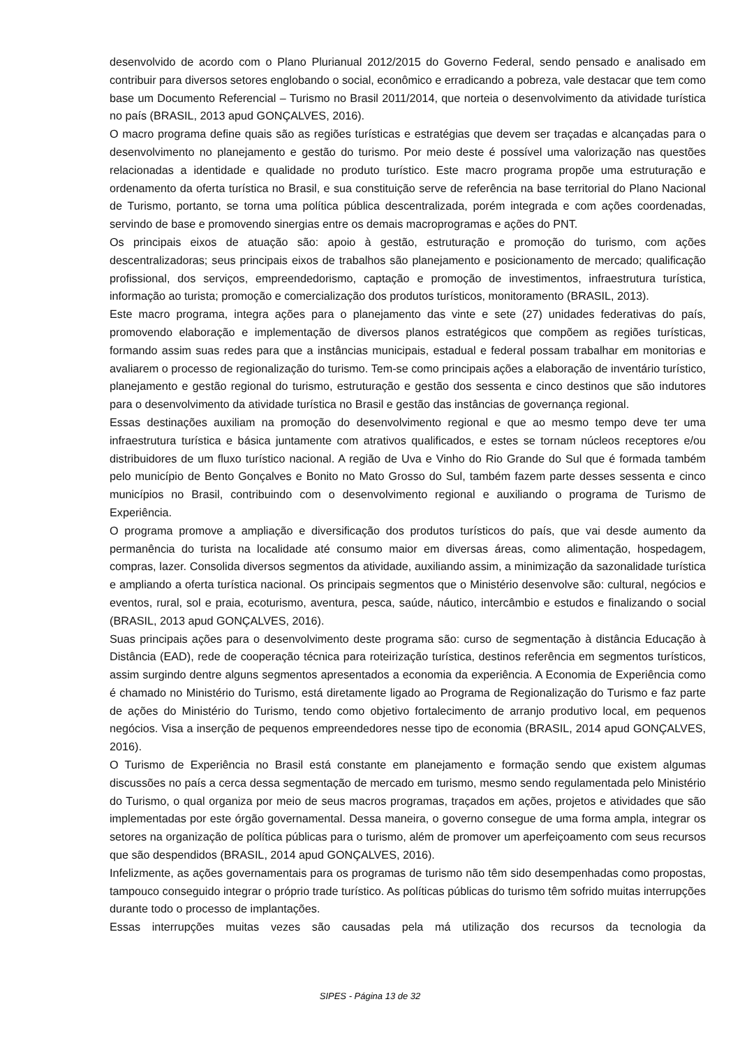desenvolvido de acordo com o Plano Plurianual 2012/2015 do Governo Federal, sendo pensado e analisado em contribuir para diversos setores englobando o social, econômico e erradicando a pobreza, vale destacar que tem como base um Documento Referencial – Turismo no Brasil 2011/2014, que norteia o desenvolvimento da atividade turística no país (BRASIL, 2013 apud GONÇALVES, 2016).
O macro programa define quais são as regiões turísticas e estratégias que devem ser traçadas e alcançadas para o desenvolvimento no planejamento e gestão do turismo. Por meio deste é possível uma valorização nas questões relacionadas a identidade e qualidade no produto turístico. Este macro programa propõe uma estruturação e ordenamento da oferta turística no Brasil, e sua constituição serve de referência na base territorial do Plano Nacional de Turismo, portanto, se torna uma política pública descentralizada, porém integrada e com ações coordenadas, servindo de base e promovendo sinergias entre os demais macroprogramas e ações do PNT.
Os principais eixos de atuação são: apoio à gestão, estruturação e promoção do turismo, com ações descentralizadoras; seus principais eixos de trabalhos são planejamento e posicionamento de mercado; qualificação profissional, dos serviços, empreendedorismo, captação e promoção de investimentos, infraestrutura turística, informação ao turista; promoção e comercialização dos produtos turísticos, monitoramento (BRASIL, 2013).
Este macro programa, integra ações para o planejamento das vinte e sete (27) unidades federativas do país, promovendo elaboração e implementação de diversos planos estratégicos que compõem as regiões turísticas, formando assim suas redes para que a instâncias municipais, estadual e federal possam trabalhar em monitorias e avaliarem o processo de regionalização do turismo. Tem-se como principais ações a elaboração de inventário turístico, planejamento e gestão regional do turismo, estruturação e gestão dos sessenta e cinco destinos que são indutores para o desenvolvimento da atividade turística no Brasil e gestão das instâncias de governança regional.
Essas destinações auxiliam na promoção do desenvolvimento regional e que ao mesmo tempo deve ter uma infraestrutura turística e básica juntamente com atrativos qualificados, e estes se tornam núcleos receptores e/ou distribuidores de um fluxo turístico nacional. A região de Uva e Vinho do Rio Grande do Sul que é formada também pelo município de Bento Gonçalves e Bonito no Mato Grosso do Sul, também fazem parte desses sessenta e cinco municípios no Brasil, contribuindo com o desenvolvimento regional e auxiliando o programa de Turismo de Experiência.
O programa promove a ampliação e diversificação dos produtos turísticos do país, que vai desde aumento da permanência do turista na localidade até consumo maior em diversas áreas, como alimentação, hospedagem, compras, lazer. Consolida diversos segmentos da atividade, auxiliando assim, a minimização da sazonalidade turística e ampliando a oferta turística nacional. Os principais segmentos que o Ministério desenvolve são: cultural, negócios e eventos, rural, sol e praia, ecoturismo, aventura, pesca, saúde, náutico, intercâmbio e estudos e finalizando o social (BRASIL, 2013 apud GONÇALVES, 2016).
Suas principais ações para o desenvolvimento deste programa são: curso de segmentação à distância Educação à Distância (EAD), rede de cooperação técnica para roteirização turística, destinos referência em segmentos turísticos, assim surgindo dentre alguns segmentos apresentados a economia da experiência. A Economia de Experiência como é chamado no Ministério do Turismo, está diretamente ligado ao Programa de Regionalização do Turismo e faz parte de ações do Ministério do Turismo, tendo como objetivo fortalecimento de arranjo produtivo local, em pequenos negócios. Visa a inserção de pequenos empreendedores nesse tipo de economia (BRASIL, 2014 apud GONÇALVES, 2016).
O Turismo de Experiência no Brasil está constante em planejamento e formação sendo que existem algumas discussões no país a cerca dessa segmentação de mercado em turismo, mesmo sendo regulamentada pelo Ministério do Turismo, o qual organiza por meio de seus macros programas, traçados em ações, projetos e atividades que são implementadas por este órgão governamental. Dessa maneira, o governo consegue de uma forma ampla, integrar os setores na organização de política públicas para o turismo, além de promover um aperfeiçoamento com seus recursos que são despendidos (BRASIL, 2014 apud GONÇALVES, 2016).
Infelizmente, as ações governamentais para os programas de turismo não têm sido desempenhadas como propostas, tampouco conseguido integrar o próprio trade turístico. As políticas públicas do turismo têm sofrido muitas interrupções durante todo o processo de implantações.
Essas interrupções muitas vezes são causadas pela má utilização dos recursos da tecnologia da
SIPES - Página 13 de 32